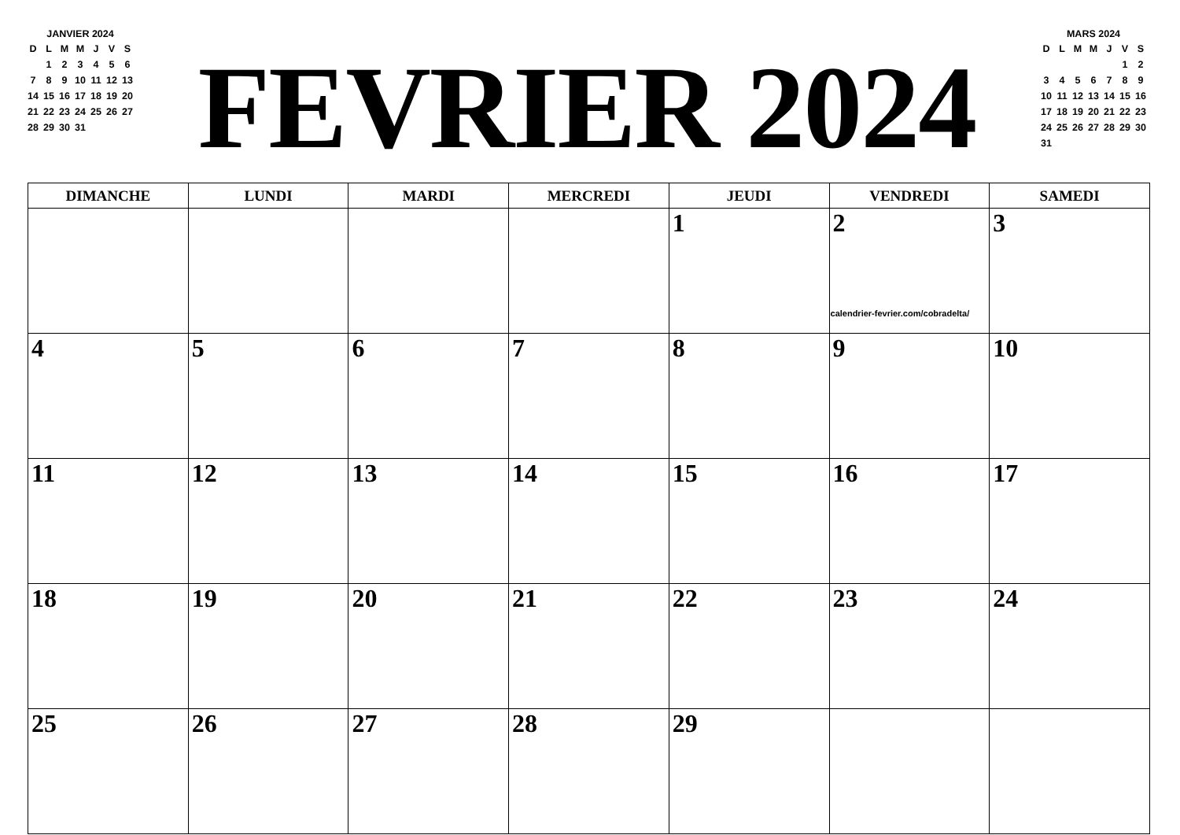JANVIER 2024
| D | L | M | M | J | V | S |
| --- | --- | --- | --- | --- | --- | --- |
| | 1 | 2 | 3 | 4 | 5 | 6 |
| 7 | 8 | 9 | 10 | 11 | 12 | 13 |
| 14 | 15 | 16 | 17 | 18 | 19 | 20 |
| 21 | 22 | 23 | 24 | 25 | 26 | 27 |
| 28 | 29 | 30 | 31 | | | |
FEVRIER 2024
MARS 2024
| D | L | M | M | J | V | S |
| --- | --- | --- | --- | --- | --- | --- |
| | | | | | 1 | 2 |
| 3 | 4 | 5 | 6 | 7 | 8 | 9 |
| 10 | 11 | 12 | 13 | 14 | 15 | 16 |
| 17 | 18 | 19 | 20 | 21 | 22 | 23 |
| 24 | 25 | 26 | 27 | 28 | 29 | 30 |
| 31 | | | | | | |
| DIMANCHE | LUNDI | MARDI | MERCREDI | JEUDI | VENDREDI | SAMEDI |
| --- | --- | --- | --- | --- | --- | --- |
| | | | | 1 | 2 calendrier-fevrier.com/cobradelta/ | 3 |
| 4 | 5 | 6 | 7 | 8 | 9 | 10 |
| 11 | 12 | 13 | 14 | 15 | 16 | 17 |
| 18 | 19 | 20 | 21 | 22 | 23 | 24 |
| 25 | 26 | 27 | 28 | 29 | | |